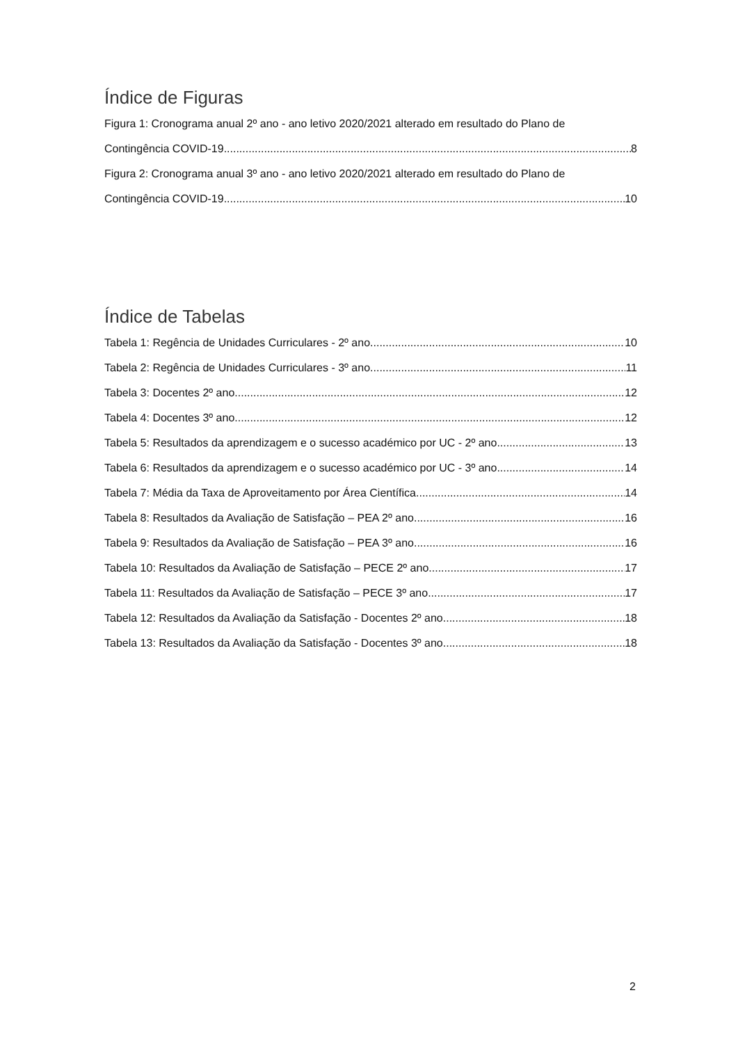Índice de Figuras
Figura 1: Cronograma anual 2º ano - ano letivo 2020/2021 alterado em resultado do Plano de
Contingência COVID-19 8
Figura 2: Cronograma anual 3º ano - ano letivo 2020/2021 alterado em resultado do Plano de
Contingência COVID-19 10
Índice de Tabelas
Tabela 1: Regência de Unidades Curriculares - 2º ano 10
Tabela 2: Regência de Unidades Curriculares - 3º ano 11
Tabela 3: Docentes 2º ano 12
Tabela 4: Docentes 3º ano 12
Tabela 5: Resultados da aprendizagem e o sucesso académico por UC - 2º ano 13
Tabela 6: Resultados da aprendizagem e o sucesso académico por UC - 3º ano 14
Tabela 7: Média da Taxa de Aproveitamento por Área Científica 14
Tabela 8: Resultados da Avaliação de Satisfação – PEA 2º ano 16
Tabela 9: Resultados da Avaliação de Satisfação – PEA 3º ano 16
Tabela 10: Resultados da Avaliação de Satisfação – PECE 2º ano 17
Tabela 11: Resultados da Avaliação de Satisfação – PECE 3º ano 17
Tabela 12: Resultados da Avaliação da Satisfação - Docentes 2º ano 18
Tabela 13: Resultados da Avaliação da Satisfação - Docentes 3º ano 18
2